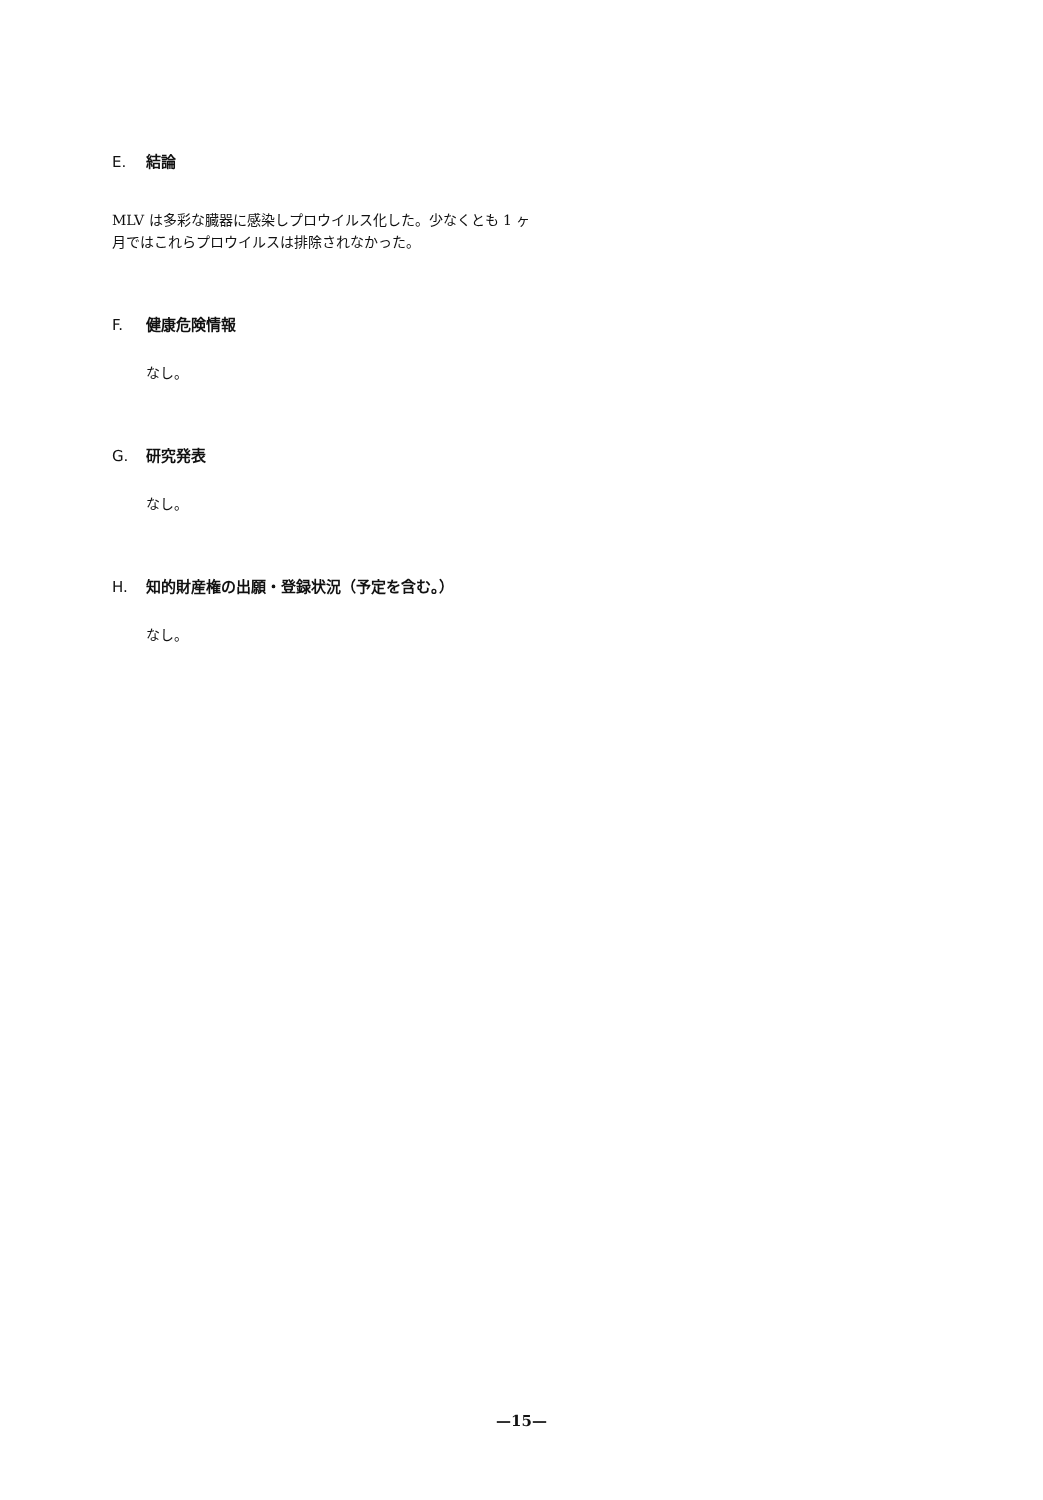E. 結論
MLV は多彩な臓器に感染しプロウイルス化した。少なくとも 1 ヶ月ではこれらプロウイルスは排除されなかった。
F. 健康危険情報
なし。
G. 研究発表
なし。
H. 知的財産権の出願・登録状況（予定を含む。）
なし。
—15—